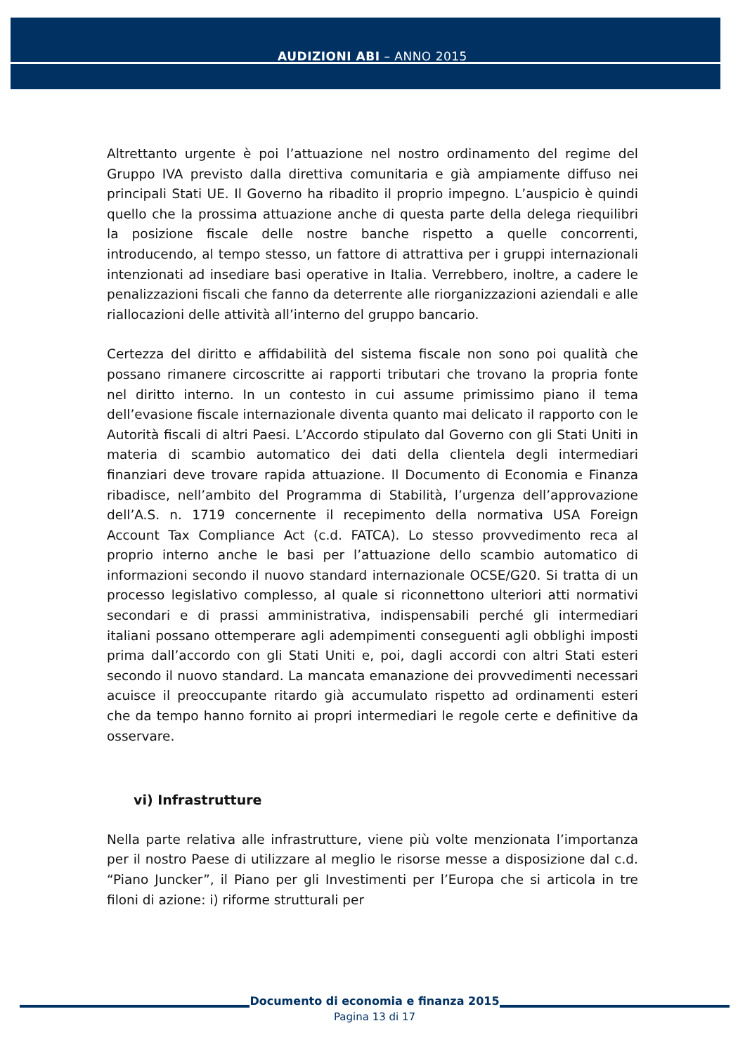AUDIZIONI ABI – ANNO 2015
Altrettanto urgente è poi l’attuazione nel nostro ordinamento del regime del Gruppo IVA previsto dalla direttiva comunitaria e già ampiamente diffuso nei principali Stati UE. Il Governo ha ribadito il proprio impegno. L’auspicio è quindi quello che la prossima attuazione anche di questa parte della delega riequilibri la posizione fiscale delle nostre banche rispetto a quelle concorrenti, introducendo, al tempo stesso, un fattore di attrattiva per i gruppi internazionali intenzionati ad insediare basi operative in Italia. Verrebbero, inoltre, a cadere le penalizzazioni fiscali che fanno da deterrente alle riorganizzazioni aziendali e alle riallocazioni delle attività all’interno del gruppo bancario.
Certezza del diritto e affidabilità del sistema fiscale non sono poi qualità che possano rimanere circoscritte ai rapporti tributari che trovano la propria fonte nel diritto interno. In un contesto in cui assume primissimo piano il tema dell’evasione fiscale internazionale diventa quanto mai delicato il rapporto con le Autorità fiscali di altri Paesi. L’Accordo stipulato dal Governo con gli Stati Uniti in materia di scambio automatico dei dati della clientela degli intermediari finanziari deve trovare rapida attuazione. Il Documento di Economia e Finanza ribadisce, nell’ambito del Programma di Stabilità, l’urgenza dell’approvazione dell’A.S. n. 1719 concernente il recepimento della normativa USA Foreign Account Tax Compliance Act (c.d. FATCA). Lo stesso provvedimento reca al proprio interno anche le basi per l’attuazione dello scambio automatico di informazioni secondo il nuovo standard internazionale OCSE/G20. Si tratta di un processo legislativo complesso, al quale si riconnettono ulteriori atti normativi secondari e di prassi amministrativa, indispensabili perché gli intermediari italiani possano ottemperare agli adempimenti conseguenti agli obblighi imposti prima dall’accordo con gli Stati Uniti e, poi, dagli accordi con altri Stati esteri secondo il nuovo standard. La mancata emanazione dei provvedimenti necessari acuisce il preoccupante ritardo già accumulato rispetto ad ordinamenti esteri che da tempo hanno fornito ai propri intermediari le regole certe e definitive da osservare.
vi) Infrastrutture
Nella parte relativa alle infrastrutture, viene più volte menzionata l’importanza per il nostro Paese di utilizzare al meglio le risorse messe a disposizione dal c.d. “Piano Juncker”, il Piano per gli Investimenti per l’Europa che si articola in tre filoni di azione: i) riforme strutturali per
Documento di economia e finanza 2015
Pagina 13 di 17